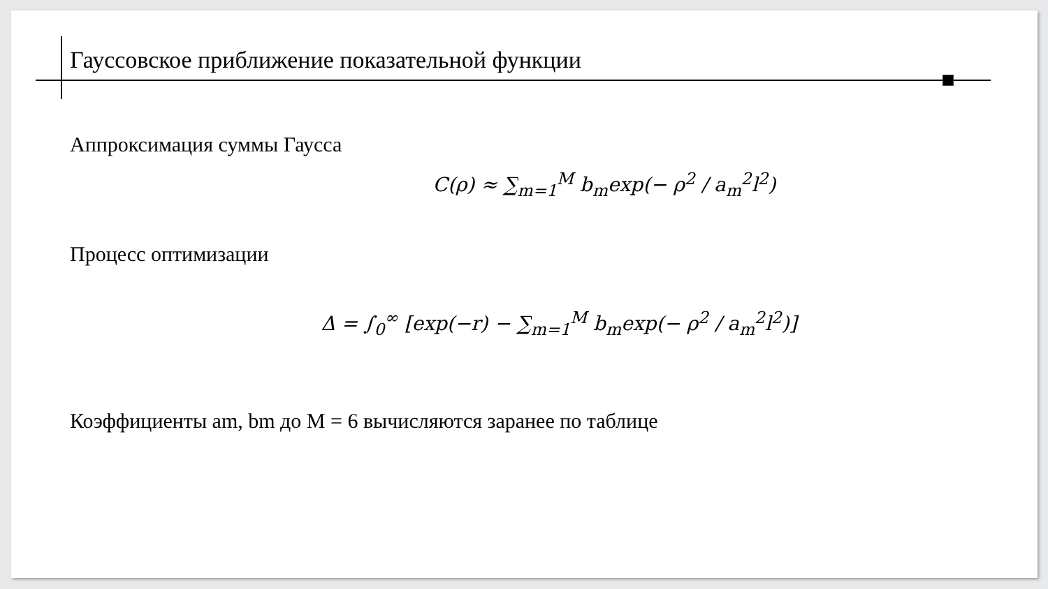Гауссовское приближение показательной функции
Аппроксимация суммы Гаусса
C(ρ) ≈ ∑<sub>m=1</sub><sup>M</sup> b<sub>m</sub>exp(− ρ<sup>2</sup> / a<sub>m</sub><sup>2</sup>l<sup>2</sup>)
Процесс оптимизации
Δ = ∫<sub>0</sub><sup>∞</sup> [exp(−r) − ∑<sub>m=1</sub><sup>M</sup> b<sub>m</sub>exp(− ρ<sup>2</sup> / a<sub>m</sub><sup>2</sup>l<sup>2</sup>)]
Коэффициенты am, bm до M = 6 вычисляются заранее по таблице